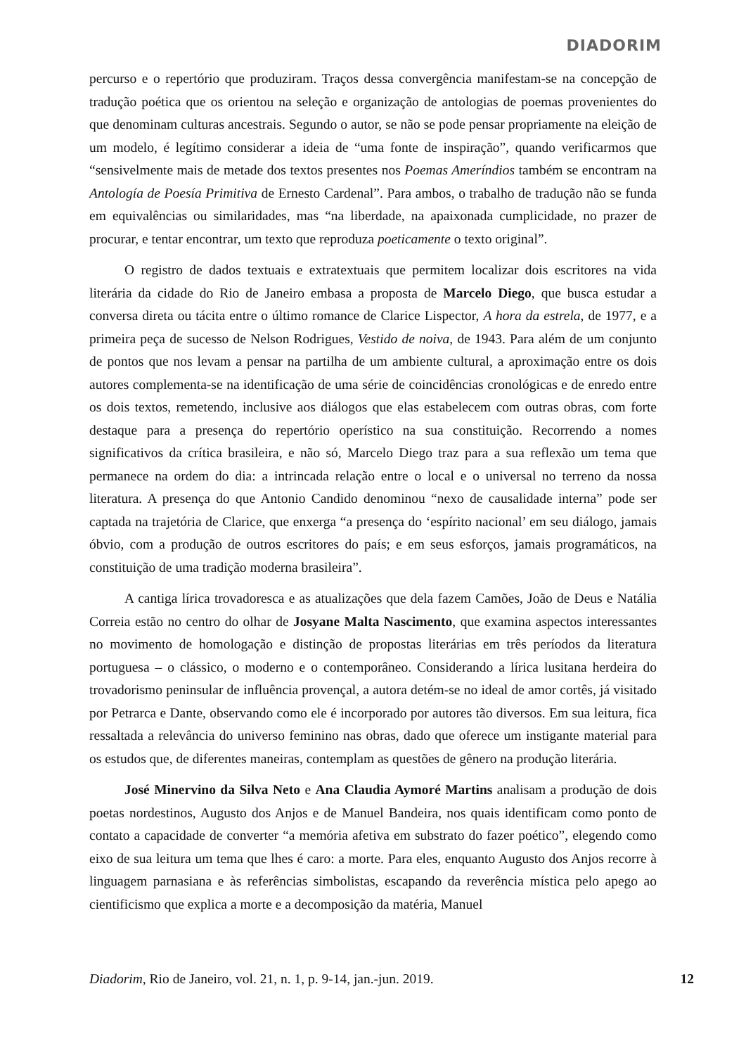DIADORIM
percurso e o repertório que produziram. Traços dessa convergência manifestam-se na concepção de tradução poética que os orientou na seleção e organização de antologias de poemas provenientes do que denominam culturas ancestrais. Segundo o autor, se não se pode pensar propriamente na eleição de um modelo, é legítimo considerar a ideia de “uma fonte de inspiração”, quando verificarmos que “sensivelmente mais de metade dos textos presentes nos Poemas Ameríndios também se encontram na Antología de Poesía Primitiva de Ernesto Cardenal”. Para ambos, o trabalho de tradução não se funda em equivalências ou similaridades, mas “na liberdade, na apaixonada cumplicidade, no prazer de procurar, e tentar encontrar, um texto que reproduza poeticamente o texto original”.
O registro de dados textuais e extratextuais que permitem localizar dois escritores na vida literária da cidade do Rio de Janeiro embasa a proposta de Marcelo Diego, que busca estudar a conversa direta ou tácita entre o último romance de Clarice Lispector, A hora da estrela, de 1977, e a primeira peça de sucesso de Nelson Rodrigues, Vestido de noiva, de 1943. Para além de um conjunto de pontos que nos levam a pensar na partilha de um ambiente cultural, a aproximação entre os dois autores complementa-se na identificação de uma série de coincidências cronológicas e de enredo entre os dois textos, remetendo, inclusive aos diálogos que elas estabelecem com outras obras, com forte destaque para a presença do repertório operístico na sua constituição. Recorrendo a nomes significativos da crítica brasileira, e não só, Marcelo Diego traz para a sua reflexão um tema que permanece na ordem do dia: a intrincada relação entre o local e o universal no terreno da nossa literatura. A presença do que Antonio Candido denominou “nexo de causalidade interna” pode ser captada na trajetória de Clarice, que enxerga “a presença do ‘espírito nacional’ em seu diálogo, jamais óbvio, com a produção de outros escritores do país; e em seus esforços, jamais programáticos, na constituição de uma tradição moderna brasileira”.
A cantiga lírica trovadoresca e as atualizações que dela fazem Camões, João de Deus e Natália Correia estão no centro do olhar de Josyane Malta Nascimento, que examina aspectos interessantes no movimento de homologação e distinção de propostas literárias em três períodos da literatura portuguesa – o clássico, o moderno e o contemporâneo. Considerando a lírica lusitana herdeira do trovadorismo peninsular de influência provençal, a autora detém-se no ideal de amor cortês, já visitado por Petrarca e Dante, observando como ele é incorporado por autores tão diversos. Em sua leitura, fica ressaltada a relevância do universo feminino nas obras, dado que oferece um instigante material para os estudos que, de diferentes maneiras, contemplam as questões de gênero na produção literária.
José Minervino da Silva Neto e Ana Claudia Aymoré Martins analisam a produção de dois poetas nordestinos, Augusto dos Anjos e de Manuel Bandeira, nos quais identificam como ponto de contato a capacidade de converter “a memória afetiva em substrato do fazer poético”, elegendo como eixo de sua leitura um tema que lhes é caro: a morte. Para eles, enquanto Augusto dos Anjos recorre à linguagem parnasiana e às referências simbolistas, escapando da reverência mística pelo apego ao cientificismo que explica a morte e a decomposição da matéria, Manuel
Diadorim, Rio de Janeiro, vol. 21, n. 1, p. 9-14, jan.-jun. 2019. 12